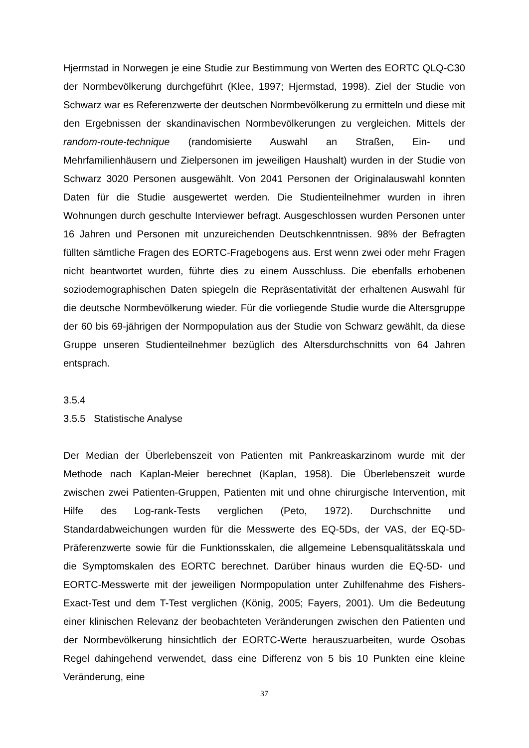Hjermstad in Norwegen je eine Studie zur Bestimmung von Werten des EORTC QLQ-C30 der Normbevölkerung durchgeführt (Klee, 1997; Hjermstad, 1998). Ziel der Studie von Schwarz war es Referenzwerte der deutschen Normbevölkerung zu ermitteln und diese mit den Ergebnissen der skandinavischen Normbevölkerungen zu vergleichen. Mittels der random-route-technique (randomisierte Auswahl an Straßen, Ein- und Mehrfamilienhäusern und Zielpersonen im jeweiligen Haushalt) wurden in der Studie von Schwarz 3020 Personen ausgewählt. Von 2041 Personen der Originalauswahl konnten Daten für die Studie ausgewertet werden. Die Studienteilnehmer wurden in ihren Wohnungen durch geschulte Interviewer befragt. Ausgeschlossen wurden Personen unter 16 Jahren und Personen mit unzureichenden Deutschkenntnissen. 98% der Befragten füllten sämtliche Fragen des EORTC-Fragebogens aus. Erst wenn zwei oder mehr Fragen nicht beantwortet wurden, führte dies zu einem Ausschluss. Die ebenfalls erhobenen soziodemographischen Daten spiegeln die Repräsentativität der erhaltenen Auswahl für die deutsche Normbevölkerung wieder. Für die vorliegende Studie wurde die Altersgruppe der 60 bis 69-jährigen der Normpopulation aus der Studie von Schwarz gewählt, da diese Gruppe unseren Studienteilnehmer bezüglich des Altersdurchschnitts von 64 Jahren entsprach.
3.5.4
3.5.5 Statistische Analyse
Der Median der Überlebenszeit von Patienten mit Pankreaskarzinom wurde mit der Methode nach Kaplan-Meier berechnet (Kaplan, 1958). Die Überlebenszeit wurde zwischen zwei Patienten-Gruppen, Patienten mit und ohne chirurgische Intervention, mit Hilfe des Log-rank-Tests verglichen (Peto, 1972). Durchschnitte und Standardabweichungen wurden für die Messwerte des EQ-5Ds, der VAS, der EQ-5D-Präferenzwerte sowie für die Funktionsskalen, die allgemeine Lebensqualitätsskala und die Symptomskalen des EORTC berechnet. Darüber hinaus wurden die EQ-5D- und EORTC-Messwerte mit der jeweiligen Normpopulation unter Zuhilfenahme des Fishers-Exact-Test und dem T-Test verglichen (König, 2005; Fayers, 2001). Um die Bedeutung einer klinischen Relevanz der beobachteten Veränderungen zwischen den Patienten und der Normbevölkerung hinsichtlich der EORTC-Werte herauszuarbeiten, wurde Osobas Regel dahingehend verwendet, dass eine Differenz von 5 bis 10 Punkten eine kleine Veränderung, eine
37